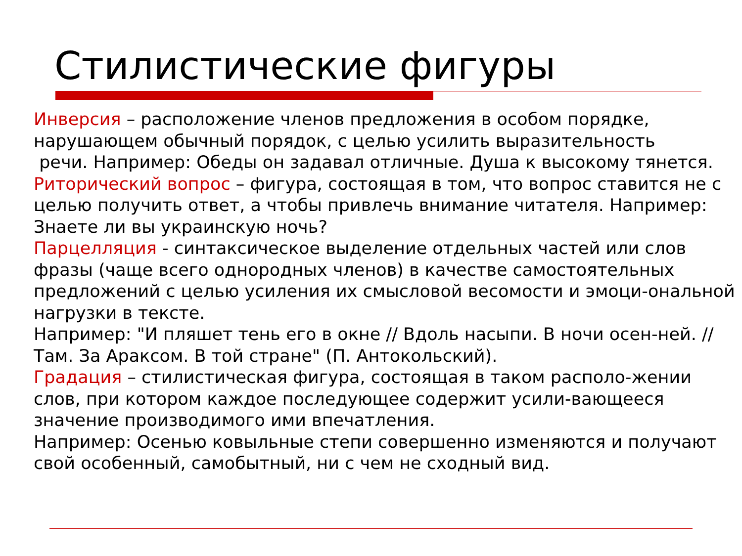Стилистические фигуры
Инверсия – расположение членов предложения в особом порядке, нарушающем обычный порядок, с целью усилить выразительность
речи. Например: Обеды он задавал отличные. Душа к высокому тянется.
Риторический вопрос – фигура, состоящая в том, что вопрос ставится не с целью получить ответ, а чтобы привлечь внимание читателя. Например: Знаете ли вы украинскую ночь?
Парцелляция - синтаксическое выделение отдельных частей или слов фразы (чаще всего однородных членов) в качестве самостоятельных предложений с целью усиления их смысловой весомости и эмоци-ональной нагрузки в тексте.
Например: "И пляшет тень его в окне // Вдоль насыпи. В ночи осен-ней. // Там. За Араксом. В той стране" (П. Антокольский).
Градация – стилистическая фигура, состоящая в таком располо-жении слов, при котором каждое последующее содержит усили-вающееся значение производимого ими впечатления.
Например: Осенью ковыльные степи совершенно изменяются и получают свой особенный, самобытный, ни с чем не сходный вид.